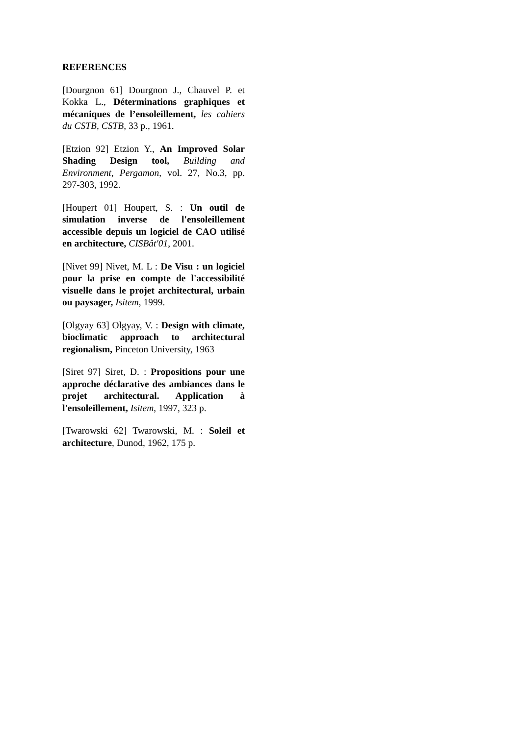REFERENCES
[Dourgnon 61] Dourgnon J., Chauvel P. et Kokka L., Déterminations graphiques et mécaniques de l’ensoleillement, les cahiers du CSTB, CSTB, 33 p., 1961.
[Etzion 92] Etzion Y., An Improved Solar Shading Design tool, Building and Environment, Pergamon, vol. 27, No.3, pp. 297-303, 1992.
[Houpert 01] Houpert, S. : Un outil de simulation inverse de l'ensoleillement accessible depuis un logiciel de CAO utilisé en architecture, CISBât'01, 2001.
[Nivet 99] Nivet, M. L : De Visu : un logiciel pour la prise en compte de l'accessibilité visuelle dans le projet architectural, urbain ou paysager, Isitem, 1999.
[Olgyay 63] Olgyay, V. : Design with climate, bioclimatic approach to architectural regionalism, Pinceton University, 1963
[Siret 97] Siret, D. : Propositions pour une approche déclarative des ambiances dans le projet architectural. Application à l'ensoleillement, Isitem, 1997, 323 p.
[Twarowski 62] Twarowski, M. : Soleil et architecture, Dunod, 1962, 175 p.